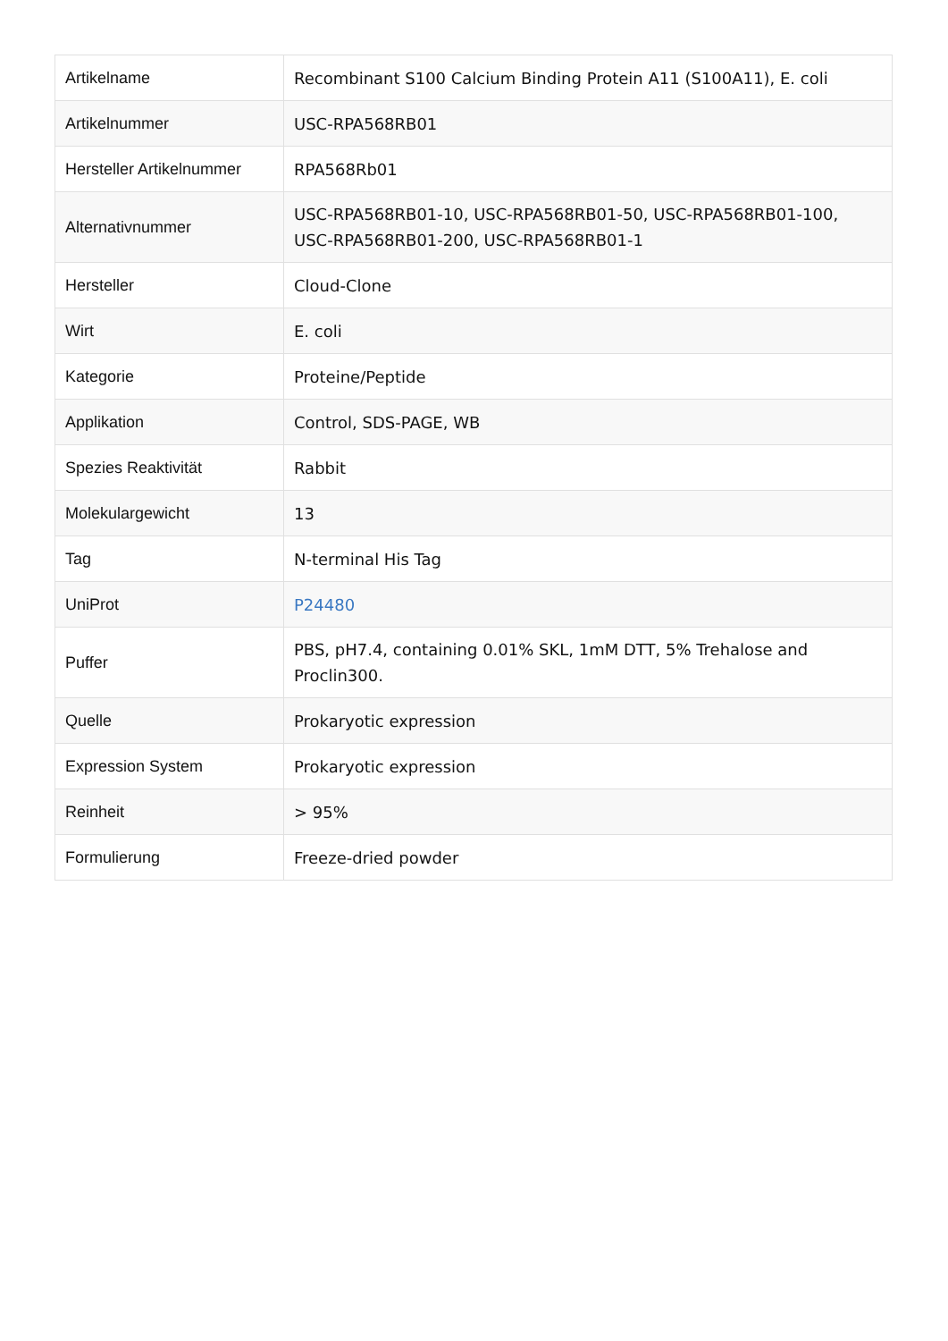| Artikelname | Recombinant S100 Calcium Binding Protein A11 (S100A11), E. coli |
| Artikelnummer | USC-RPA568RB01 |
| Hersteller Artikelnummer | RPA568Rb01 |
| Alternativnummer | USC-RPA568RB01-10, USC-RPA568RB01-50, USC-RPA568RB01-100, USC-RPA568RB01-200, USC-RPA568RB01-1 |
| Hersteller | Cloud-Clone |
| Wirt | E. coli |
| Kategorie | Proteine/Peptide |
| Applikation | Control, SDS-PAGE, WB |
| Spezies Reaktivität | Rabbit |
| Molekulargewicht | 13 |
| Tag | N-terminal His Tag |
| UniProt | P24480 |
| Puffer | PBS, pH7.4, containing 0.01% SKL, 1mM DTT, 5% Trehalose and Proclin300. |
| Quelle | Prokaryotic expression |
| Expression System | Prokaryotic expression |
| Reinheit | > 95% |
| Formulierung | Freeze-dried powder |